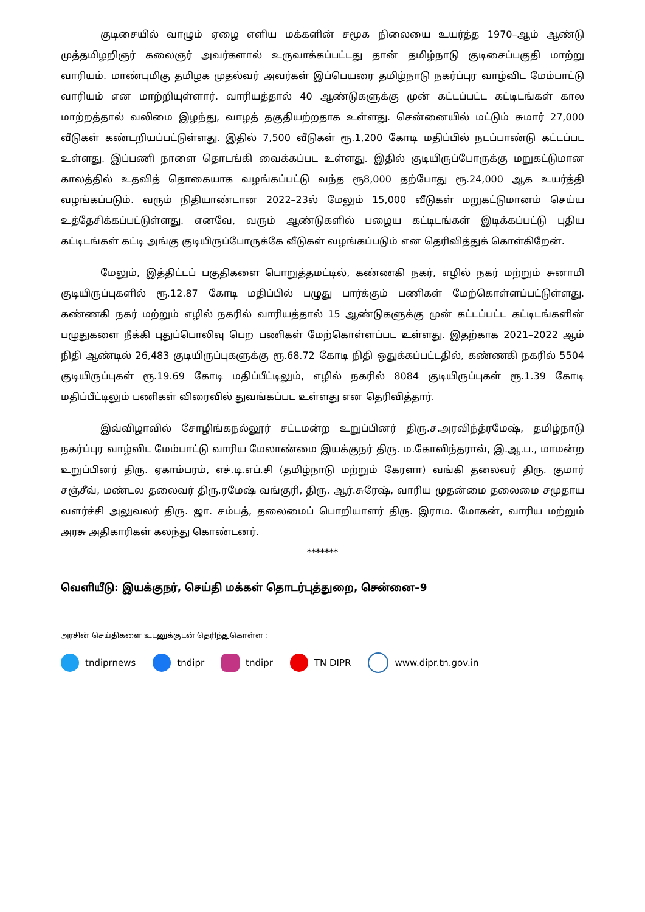குடிசையில் வாழும் ஏழை எளிய மக்களின் சமூக நிலையை உயர்த்த 1970–ஆம் ஆண்டு முத்தமிழறிஞர் கலைஞர் அவர்களால் உருவாக்கப்பட்டது தான் தமிழ்நாடு குடிசைப்பகுதி மாற்று வாரியம். மாண்புமிகு தமிழக முதல்வர் அவர்கள் இப்பெயரை தமிழ்நாடு நகர்ப்புர வாழ்விட மேம்பாட்டு வாரியம் என மாற்றியுள்ளார். வாரியத்தால் 40 ஆண்டுகளுக்கு முன் கட்டப்பட்ட கட்டிடங்கள் கால மாற்றத்தால் வலிமை இழந்து, வாழத் தகுதியற்றதாக உள்ளது. சென்னையில் மட்டும் சுமார் 27,000 வீடுகள் கண்டறியப்பட்டுள்ளது. இதில் 7,500 வீடுகள் ரூ.1,200 கோடி மதிப்பில் நடப்பாண்டு கட்டப்பட உள்ளது. இப்பணி நாளை தொடங்கி வைக்கப்பட உள்ளது. இதில் குடியிருப்போருக்கு மறுகட்டுமான காலத்தில் உதவித் தொகையாக வழங்கப்பட்டு வந்த ரூ8,000 தற்போது ரூ.24,000 ஆக உயர்த்தி வழங்கப்படும். வரும் நிதியாண்டான 2022–23ல் மேலும் 15,000 வீடுகள் மறுகட்டுமானம் செய்ய உத்தேசிக்கப்பட்டுள்ளது. எனவே, வரும் ஆண்டுகளில் பழைய கட்டிடங்கள் இடிக்கப்பட்டு புதிய கட்டிடங்கள் கட்டி அங்கு குடியிருப்போருக்கே வீடுகள் வழங்கப்படும் என தெரிவித்துக் கொள்கிறேன்.
மேலும், இத்திட்டப் பகுதிகளை பொறுத்தமட்டில், கண்ணகி நகர், எழில் நகர் மற்றும் சுனாமி குடியிருப்புகளில் ரூ.12.87 கோடி மதிப்பில் பழுது பார்க்கும் பணிகள் மேற்கொள்ளப்பட்டுள்ளது. கண்ணகி நகர் மற்றும் எழில் நகரில் வாரியத்தால் 15 ஆண்டுகளுக்கு முன் கட்டப்பட்ட கட்டிடங்களின் பழுதுகளை நீக்கி புதுப்பொலிவு பெற பணிகள் மேற்கொள்ளப்பட உள்ளது. இதற்காக 2021–2022 ஆம் நிதி ஆண்டில் 26,483 குடியிருப்புகளுக்கு ரூ.68.72 கோடி நிதி ஒதுக்கப்பட்டதில், கண்ணகி நகரில் 5504 குடியிருப்புகள் ரூ.19.69 கோடி மதிப்பீட்டிலும், எழில் நகரில் 8084 குடியிருப்புகள் ரூ.1.39 கோடி மதிப்பீட்டிலும் பணிகள் விரைவில் துவங்கப்பட உள்ளது என தெரிவித்தார்.
இவ்விழாவில் சோழிங்கநல்லூர் சட்டமன்ற உறுப்பினர் திரு.ச.அரவிந்த்ரமேஷ், தமிழ்நாடு நகர்ப்புர வாழ்விட மேம்பாட்டு வாரிய மேலாண்மை இயக்குநர் திரு. ம.கோவிந்தராவ், இ.ஆ.ப., மாமன்ற உறுப்பினர் திரு. ஏகாம்பரம், எச்.டி.எப்.சி (தமிழ்நாடு மற்றும் கேரளா) வங்கி தலைவர் திரு. குமார் சஞ்சீவ், மண்டல தலைவர் திரு.ரமேஷ் வங்குரி, திரு. ஆர்.சுரேஷ், வாரிய முதன்மை தலைமை சமுதாய வளர்ச்சி அலுவலர் திரு. ஜா. சம்பத், தலைமைப் பொறியாளர் திரு. இராம. மோகன், வாரிய மற்றும் அரசு அதிகாரிகள் கலந்து கொண்டனர்.
*******
வெளியீடு: இயக்குநர், செய்தி மக்கள் தொடர்புத்துறை, சென்னை–9
அரசின் செய்திகளை உடனுக்குடன் தெரிந்துகொள்ள :
tndiprnews tndipr tndipr TN DIPR www.dipr.tn.gov.in